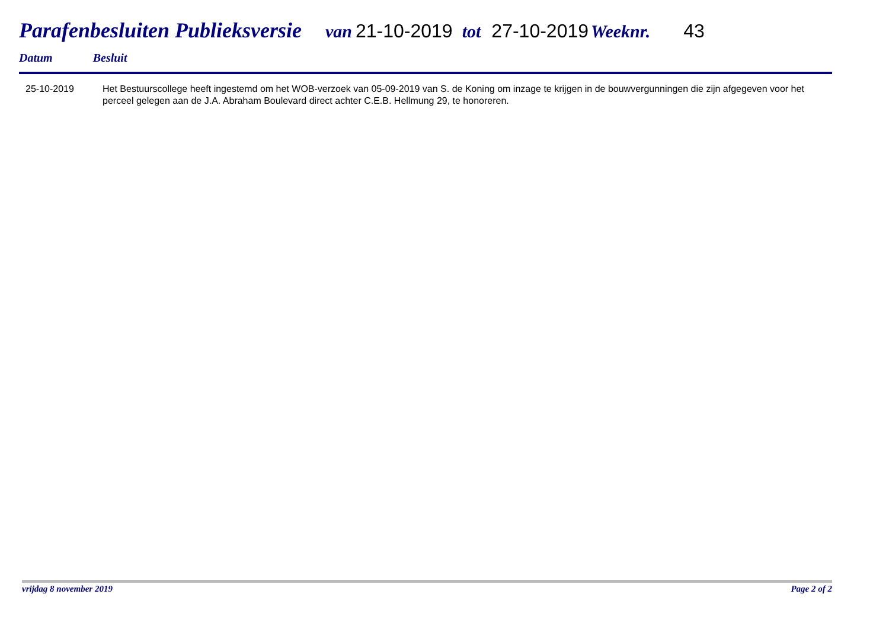Parafenbesluiten Publieksversie van 21-10-2019 tot 27-10-2019 Weeknr. 43
Datum Besluit
| 25-10-2019 | Het Bestuurscollege heeft ingestemd om het WOB-verzoek van 05-09-2019 van S. de Koning om inzage te krijgen in de bouwvergunningen die zijn afgegeven voor het perceel gelegen aan de J.A. Abraham Boulevard direct achter C.E.B. Hellmung 29, te honoreren. |
vrijdag 8 november 2019 Page 2 of 2